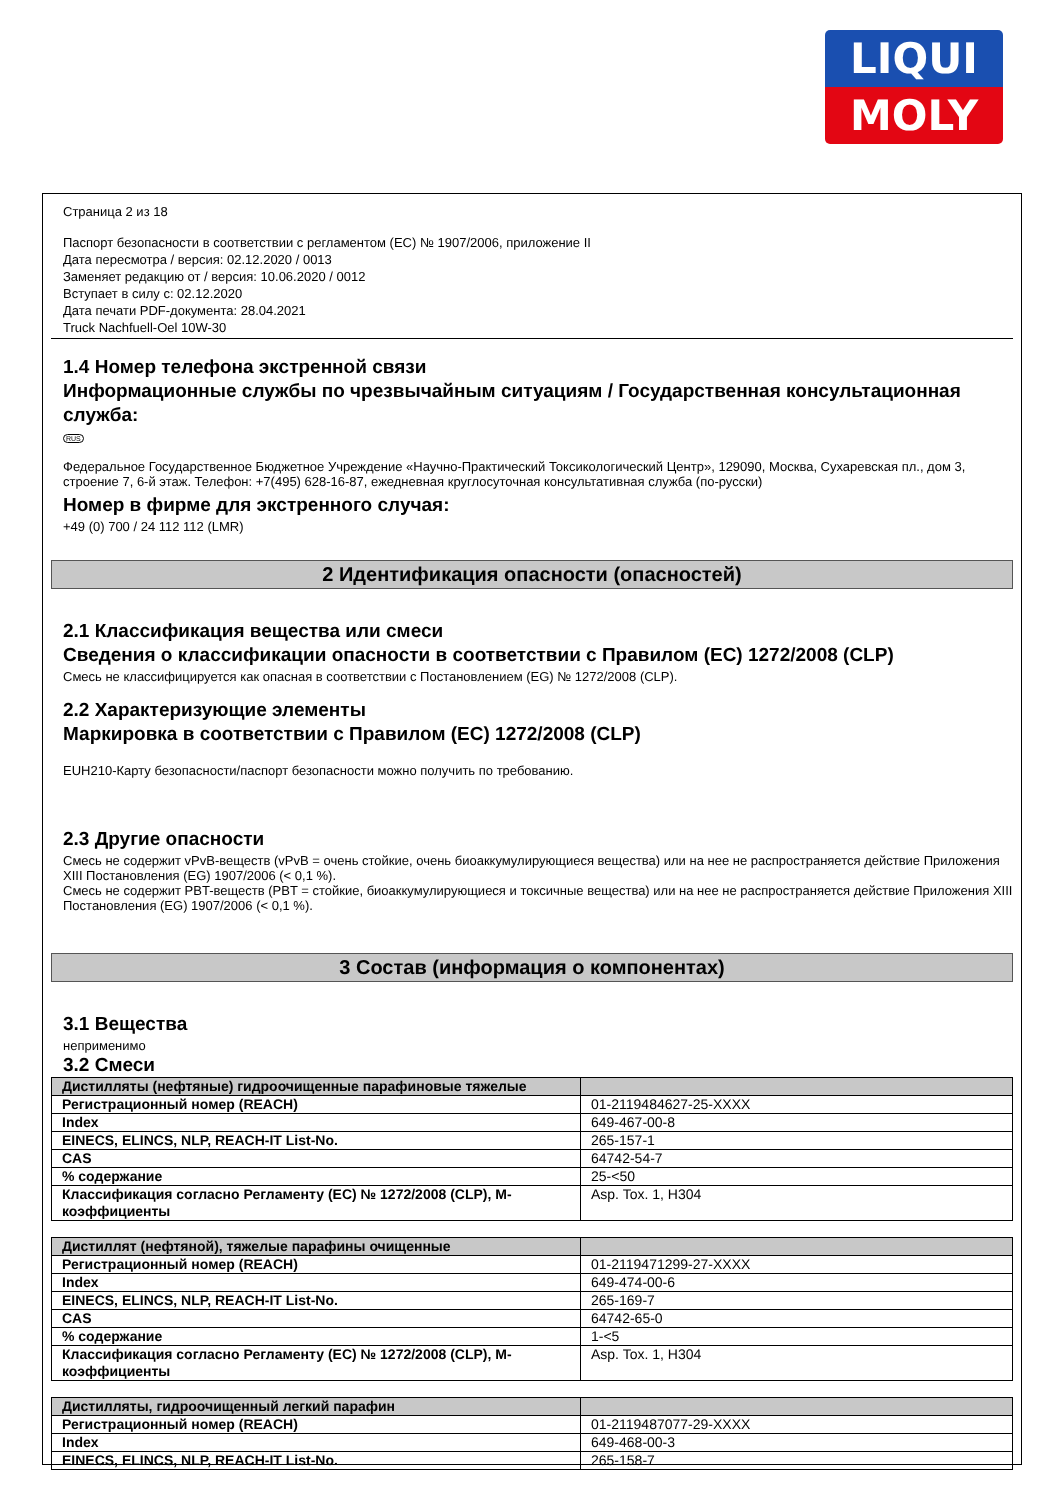LIQUI
MOLY
Страница 2 из 18
Паспорт безопасности в соответствии с регламентом (ЕС) № 1907/2006, приложение II
Дата пересмотра / версия: 02.12.2020 / 0013
Заменяет редакцию от / версия: 10.06.2020 / 0012
Вступает в силу с: 02.12.2020
Дата печати PDF-документа: 28.04.2021
Truck Nachfuell-Oel 10W-30
1.4 Номер телефона экстренной связи
Информационные службы по чрезвычайным ситуациям / Государственная консультационная служба:
RUS
Федеральное Государственное Бюджетное Учреждение «Научно-Практический Токсикологический Центр», 129090, Москва, Сухаревская пл., дом 3, строение 7, 6-й этаж. Телефон: +7(495) 628-16-87, ежедневная круглосуточная консультативная служба (по-русски)
Номер в фирме для экстренного случая:
+49 (0) 700 / 24 112 112 (LMR)
2 Идентификация опасности (опасностей)
2.1 Классификация вещества или смеси
Сведения о классификации опасности в соответствии с Правилом (ЕС) 1272/2008 (CLP)
Смесь не классифицируется как опасная в соответствии с Постановлением (EG) № 1272/2008 (CLP).
2.2 Характеризующие элементы
Маркировка в соответствии с Правилом (ЕС) 1272/2008 (CLP)
EUH210-Карту безопасности/паспорт безопасности можно получить по требованию.
2.3 Другие опасности
Смесь не содержит vPvB-веществ (vPvB = очень стойкие, очень биоаккумулирующиеся вещества) или на нее не распространяется действие Приложения XIII Постановления (EG) 1907/2006 (< 0,1 %).
Смесь не содержит PBT-веществ (PBT = стойкие, биоаккумулирующиеся и токсичные вещества) или на нее не распространяется действие Приложения XIII Постановления (EG) 1907/2006 (< 0,1 %).
3 Состав (информация о компонентах)
3.1 Вещества
неприменимо
3.2 Смеси
| Дистилляты (нефтяные) гидроочищенные парафиновые тяжелые | |
| Регистрационный номер (REACH) | 01-2119484627-25-XXXX |
| Index | 649-467-00-8 |
| EINECS, ELINCS, NLP, REACH-IT List-No. | 265-157-1 |
| CAS | 64742-54-7 |
| % содержание | 25-<50 |
| Классификация согласно Регламенту (ЕС) № 1272/2008 (CLP), М-коэффициенты | Asp. Tox. 1, H304 |
| Дистиллят (нефтяной), тяжелые парафины очищенные | |
| Регистрационный номер (REACH) | 01-2119471299-27-XXXX |
| Index | 649-474-00-6 |
| EINECS, ELINCS, NLP, REACH-IT List-No. | 265-169-7 |
| CAS | 64742-65-0 |
| % содержание | 1-<5 |
| Классификация согласно Регламенту (ЕС) № 1272/2008 (CLP), М-коэффициенты | Asp. Tox. 1, H304 |
| Дистилляты, гидроочищенный легкий парафин | |
| Регистрационный номер (REACH) | 01-2119487077-29-XXXX |
| Index | 649-468-00-3 |
| EINECS, ELINCS, NLP, REACH-IT List-No. | 265-158-7 |